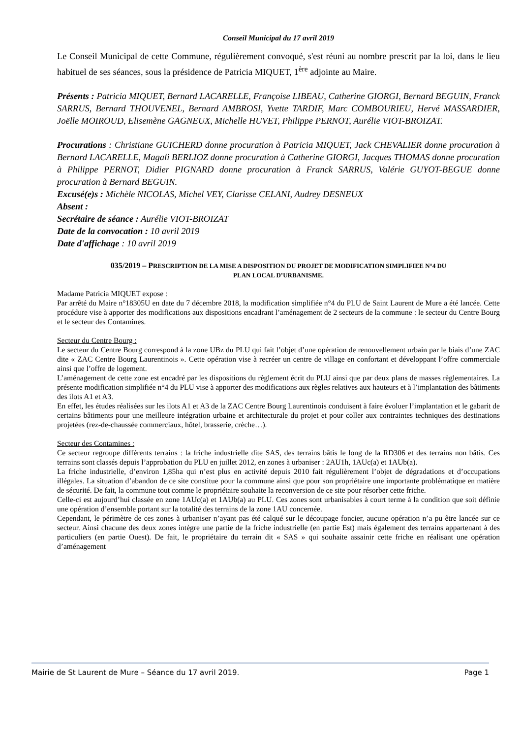Conseil Municipal du 17 avril 2019
Le Conseil Municipal de cette Commune, régulièrement convoqué, s'est réuni au nombre prescrit par la loi, dans le lieu habituel de ses séances, sous la présidence de Patricia MIQUET, 1<sup>ère</sup> adjointe au Maire.
Présents : Patricia MIQUET, Bernard LACARELLE, Françoise LIBEAU, Catherine GIORGI, Bernard BEGUIN, Franck SARRUS, Bernard THOUVENEL, Bernard AMBROSI, Yvette TARDIF, Marc COMBOURIEU, Hervé MASSARDIER, Joëlle MOIROUD, Elisemène GAGNEUX, Michelle HUVET, Philippe PERNOT, Aurélie VIOT-BROIZAT.
Procurations : Christiane GUICHERD donne procuration à Patricia MIQUET, Jack CHEVALIER donne procuration à Bernard LACARELLE, Magali BERLIOZ donne procuration à Catherine GIORGI, Jacques THOMAS donne procuration à Philippe PERNOT, Didier PIGNARD donne procuration à Franck SARRUS, Valérie GUYOT-BEGUE donne procuration à Bernard BEGUIN.
Excusé(e)s : Michèle NICOLAS, Michel VEY, Clarisse CELANI, Audrey DESNEUX
Absent :
Secrétaire de séance : Aurélie VIOT-BROIZAT
Date de la convocation : 10 avril 2019
Date d'affichage : 10 avril 2019
035/2019 – PRESCRIPTION DE LA MISE A DISPOSITION DU PROJET DE MODIFICATION SIMPLIFIEE N°4 DU
PLAN LOCAL D’URBANISME.
Madame Patricia MIQUET expose :
Par arrêté du Maire n°18305U en date du 7 décembre 2018, la modification simplifiée n°4 du PLU de Saint Laurent de Mure a été lancée. Cette procédure vise à apporter des modifications aux dispositions encadrant l’aménagement de 2 secteurs de la commune : le secteur du Centre Bourg et le secteur des Contamines.
Secteur du Centre Bourg :
Le secteur du Centre Bourg correspond à la zone UBz du PLU qui fait l’objet d’une opération de renouvellement urbain par le biais d’une ZAC dite « ZAC Centre Bourg Laurentinois ». Cette opération vise à recréer un centre de village en confortant et développant l’offre commerciale ainsi que l’offre de logement.
L’aménagement de cette zone est encadré par les dispositions du règlement écrit du PLU ainsi que par deux plans de masses règlementaires. La présente modification simplifiée n°4 du PLU vise à apporter des modifications aux règles relatives aux hauteurs et à l’implantation des bâtiments des ilots A1 et A3.
En effet, les études réalisées sur les ilots A1 et A3 de la ZAC Centre Bourg Laurentinois conduisent à faire évoluer l’implantation et le gabarit de certains bâtiments pour une meilleure intégration urbaine et architecturale du projet et pour coller aux contraintes techniques des destinations projetées (rez-de-chaussée commerciaux, hôtel, brasserie, crèche…).
Secteur des Contamines :
Ce secteur regroupe différents terrains : la friche industrielle dite SAS, des terrains bâtis le long de la RD306 et des terrains non bâtis. Ces terrains sont classés depuis l’approbation du PLU en juillet 2012, en zones à urbaniser : 2AU1h, 1AUc(a) et 1AUb(a).
La friche industrielle, d’environ 1,85ha qui n’est plus en activité depuis 2010 fait régulièrement l’objet de dégradations et d’occupations illégales. La situation d’abandon de ce site constitue pour la commune ainsi que pour son propriétaire une importante problématique en matière de sécurité. De fait, la commune tout comme le propriétaire souhaite la reconversion de ce site pour résorber cette friche.
Celle-ci est aujourd’hui classée en zone 1AUc(a) et 1AUb(a) au PLU. Ces zones sont urbanisables à court terme à la condition que soit définie une opération d’ensemble portant sur la totalité des terrains de la zone 1AU concernée.
Cependant, le périmètre de ces zones à urbaniser n’ayant pas été calqué sur le découpage foncier, aucune opération n’a pu être lancée sur ce secteur. Ainsi chacune des deux zones intègre une partie de la friche industrielle (en partie Est) mais également des terrains appartenant à des particuliers (en partie Ouest). De fait, le propriétaire du terrain dit « SAS » qui souhaite assainir cette friche en réalisant une opération d’aménagement
Mairie de St Laurent de Mure – Séance du 17 avril 2019. Page 1